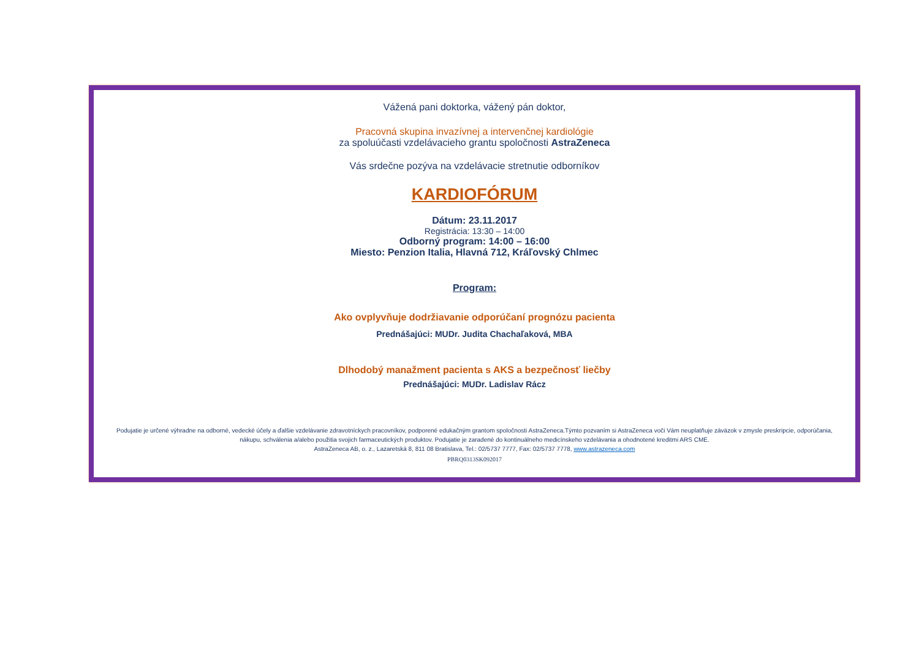Vážená pani doktorka, vážený pán doktor,
Pracovná skupina invazívnej a intervenčnej kardiológie
za spoluúčasti vzdelávacieho grantu spoločnosti AstraZeneca
Vás srdečne pozýva na vzdelávacie stretnutie odborníkov
KARDIOFÓRUM
Dátum: 23.11.2017
Registrácia: 13:30 – 14:00
Odborný program: 14:00 – 16:00
Miesto: Penzion Italia, Hlavná 712, Kráľovský Chlmec
Program:
Ako ovplyvňuje dodržiavanie odporúčaní prognózu pacienta
Prednášajúci: MUDr. Judita Chachaľaková, MBA
Dlhodobý manažment pacienta s AKS a bezpečnosť liečby
Prednášajúci: MUDr. Ladislav Rácz
Podujatie je určené výhradne na odborné, vedecké účely a ďalšie vzdelávanie zdravotníckych pracovníkov, podporené edukačným grantom spoločnosti AstraZeneca.Týmto pozvaním si AstraZeneca voči Vám neuplatňuje záväzok v zmysle preskripcie, odporúčania, nákupu, schválenia a/alebo použitia svojich farmaceutických produktov. Podujatie je zaradené do kontinuálneho medicínskeho vzdelávania a ohodnotené kreditmi ARS CME.
AstraZeneca AB, o. z., Lazaretská 8, 811 08 Bratislava, Tel.: 02/5737 7777, Fax: 02/5737 7778, www.astrazeneca.com
PBRQ0313SK092017